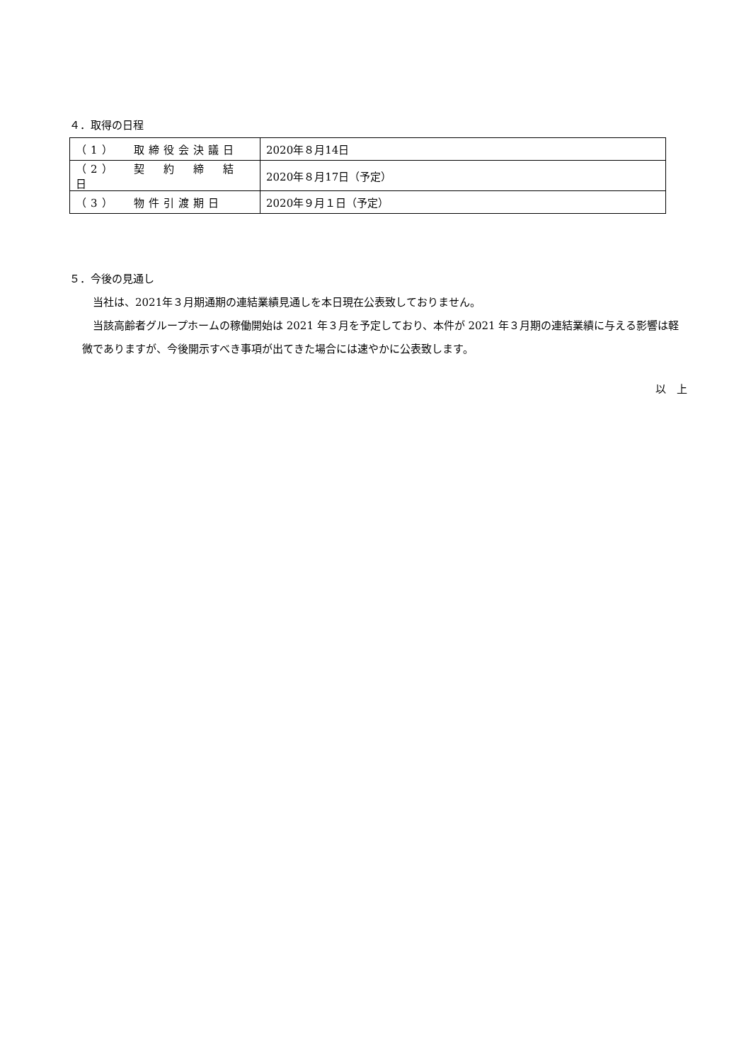４．取得の日程
| （1） 取締役会決議日 | 2020年８月14日 |
| （2） 契 約 締 結 日 | 2020年８月17日（予定） |
| （3） 物件引渡期日 | 2020年９月１日（予定） |
５．今後の見通し
当社は、2021年３月期通期の連結業績見通しを本日現在公表致しておりません。
当該高齢者グループホームの稼働開始は 2021 年３月を予定しており、本件が 2021 年３月期の連結業績に与える影響は軽微でありますが、今後開示すべき事項が出てきた場合には速やかに公表致します。
以　上